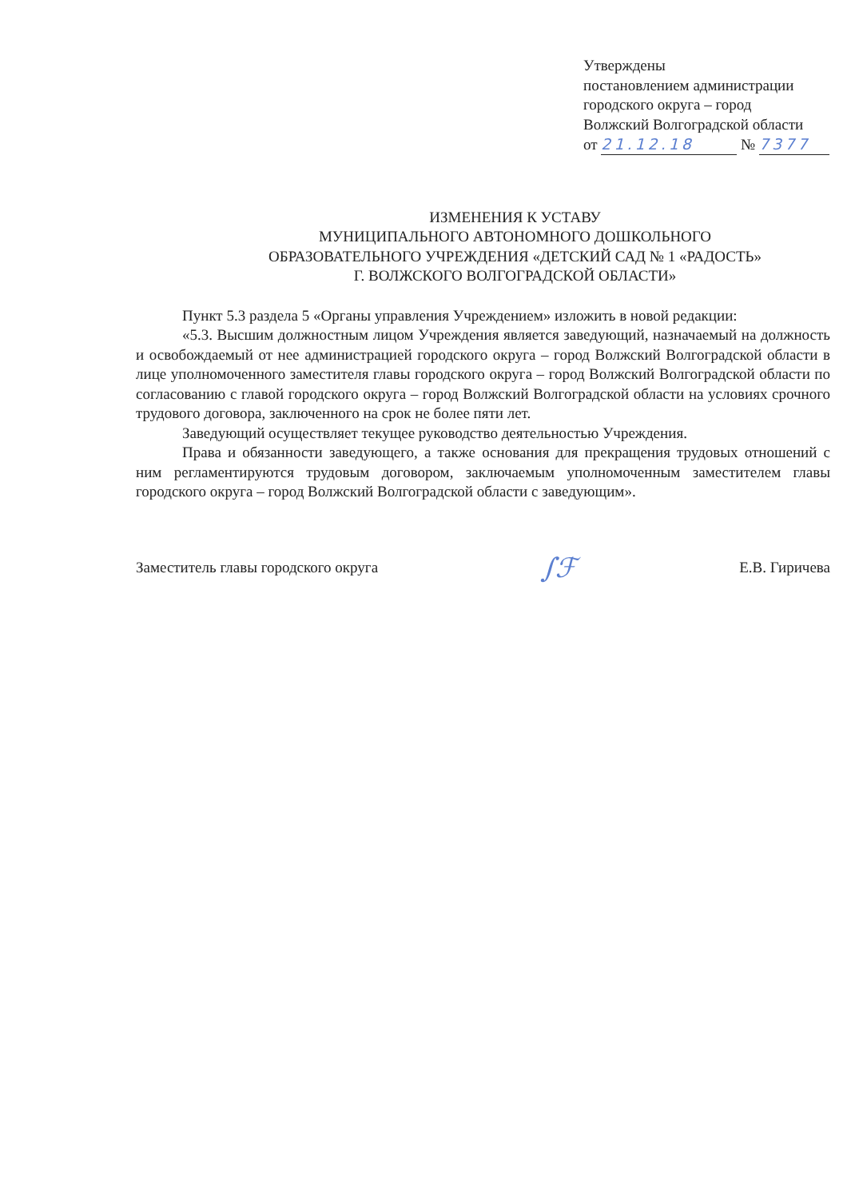Утверждены
постановлением администрации
городского округа – город
Волжский Волгоградской области
от 21.12.18 № 7377
ИЗМЕНЕНИЯ К УСТАВУ
МУНИЦИПАЛЬНОГО АВТОНОМНОГО ДОШКОЛЬНОГО
ОБРАЗОВАТЕЛЬНОГО УЧРЕЖДЕНИЯ «ДЕТСКИЙ САД № 1 «РАДОСТЬ»
Г. ВОЛЖСКОГО ВОЛГОГРАДСКОЙ ОБЛАСТИ»
Пункт 5.3 раздела 5 «Органы управления Учреждением» изложить в новой редакции:
«5.3. Высшим должностным лицом Учреждения является заведующий, назначаемый на должность и освобождаемый от нее администрацией городского округа – город Волжский Волгоградской области в лице уполномоченного заместителя главы городского округа – город Волжский Волгоградской области по согласованию с главой городского округа – город Волжский Волгоградской области на условиях срочного трудового договора, заключенного на срок не более пяти лет.
Заведующий осуществляет текущее руководство деятельностью Учреждения.
Права и обязанности заведующего, а также основания для прекращения трудовых отношений с ним регламентируются трудовым договором, заключаемым уполномоченным заместителем главы городского округа – город Волжский Волгоградской области с заведующим».
Заместитель главы городского округа ∫ℱ Е.В. Гиричева